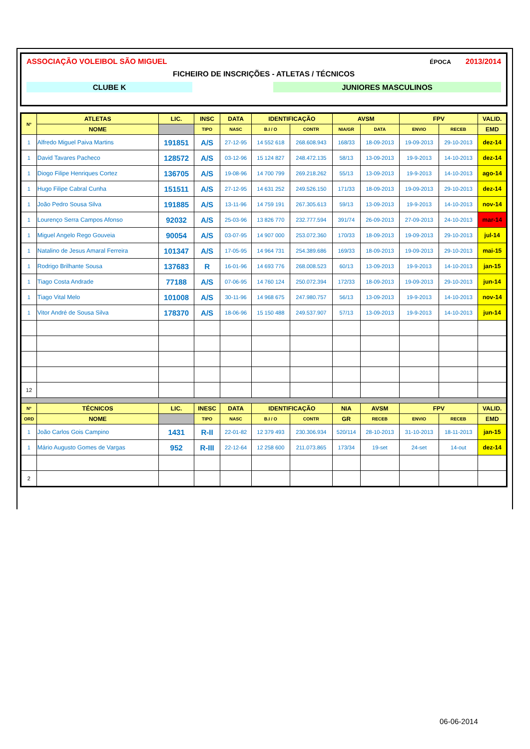ASSOCIAÇÃO VOLEIBOL SÃO MIGUEL ÉPOCA 2013/2014
FICHEIRO DE INSCRIÇÕES - ATLETAS / TÉCNICOS
CLUBE K JUNIORES MASCULINOS
| Nº | ATLETAS | LIC. | INSC | DATA | IDENTIFICAÇÃO | | AVSM | | FPV | | VALID. |
| --- | --- | --- | --- | --- | --- | --- | --- | --- | --- | --- | --- |
| | NOME | | TIPO | NASC | B.I / O | CONTR | NIA/GR | DATA | ENVIO | RECEB | EMD |
| 1 | Alfredo Miguel Paiva Martins | 191851 | A/S | 27-12-95 | 14 552 618 | 268.608.943 | 168/33 | 18-09-2013 | 19-09-2013 | 29-10-2013 | dez-14 |
| 1 | David Tavares Pacheco | 128572 | A/S | 03-12-96 | 15 124 827 | 248.472.135 | 58/13 | 13-09-2013 | 19-9-2013 | 14-10-2013 | dez-14 |
| 1 | Diogo Filipe Henriques Cortez | 136705 | A/S | 19-08-96 | 14 700 799 | 269.218.262 | 55/13 | 13-09-2013 | 19-9-2013 | 14-10-2013 | ago-14 |
| 1 | Hugo Filipe Cabral Cunha | 151511 | A/S | 27-12-95 | 14 631 252 | 249.526.150 | 171/33 | 18-09-2013 | 19-09-2013 | 29-10-2013 | dez-14 |
| 1 | João Pedro Sousa Silva | 191885 | A/S | 13-11-96 | 14 759 191 | 267.305.613 | 59/13 | 13-09-2013 | 19-9-2013 | 14-10-2013 | nov-14 |
| 1 | Lourenço Serra Campos Afonso | 92032 | A/S | 25-03-96 | 13 826 770 | 232.777.594 | 391/74 | 26-09-2013 | 27-09-2013 | 24-10-2013 | mar-14 |
| 1 | Miguel Angelo Rego Gouveia | 90054 | A/S | 03-07-95 | 14 907 000 | 253.072.360 | 170/33 | 18-09-2013 | 19-09-2013 | 29-10-2013 | jul-14 |
| 1 | Natalino de Jesus Amaral Ferreira | 101347 | A/S | 17-05-95 | 14 964 731 | 254.389.686 | 169/33 | 18-09-2013 | 19-09-2013 | 29-10-2013 | mai-15 |
| 1 | Rodrigo Brilhante Sousa | 137683 | R | 16-01-96 | 14 693 776 | 268.008.523 | 60/13 | 13-09-2013 | 19-9-2013 | 14-10-2013 | jan-15 |
| 1 | Tiago Costa Andrade | 77188 | A/S | 07-06-95 | 14 760 124 | 250.072.394 | 172/33 | 18-09-2013 | 19-09-2013 | 29-10-2013 | jun-14 |
| 1 | Tiago Vital Melo | 101008 | A/S | 30-11-96 | 14 968 675 | 247.980.757 | 56/13 | 13-09-2013 | 19-9-2013 | 14-10-2013 | nov-14 |
| 1 | Vitor André de Sousa Silva | 178370 | A/S | 18-06-96 | 15 150 488 | 249.537.907 | 57/13 | 13-09-2013 | 19-9-2013 | 14-10-2013 | jun-14 |
| 12 | | | | | | | | | | | |
| Nº | TÉCNICOS | LIC. | INESC | DATA | IDENTIFICAÇÃO | | NIA | AVSM | FPV | | VALID. |
| ORD | NOME | | TIPO | NASC | B.I / O | CONTR | GR | RECEB | ENVIO | RECEB | EMD |
| 1 | João Carlos Gois Campino | 1431 | R-II | 22-01-82 | 12 379 493 | 230.306.934 | 520/114 | 28-10-2013 | 31-10-2013 | 18-11-2013 | jan-15 |
| 1 | Mário Augusto Gomes de Vargas | 952 | R-III | 22-12-64 | 12 258 600 | 211.073.865 | 173/34 | 19-set | 24-set | 14-out | dez-14 |
| 2 | | | | | | | | | | | |
06-06-2014